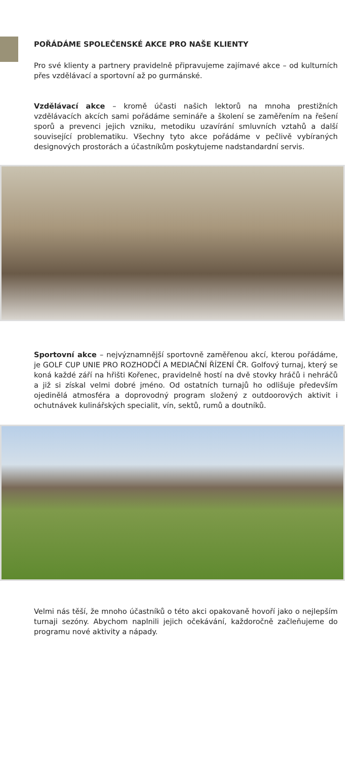POŘÁDÁME SPOLEČENSKÉ AKCE PRO NAŠE KLIENTY
Pro své klienty a partnery pravidelně připravujeme zajímavé akce – od kulturních přes vzdělávací a sportovní až po gurmánské.
Vzdělávací akce – kromě účasti našich lektorů na mnoha prestižních vzdělávacích akcích sami pořádáme semináře a školení se zaměřením na řešení sporů a prevenci jejich vzniku, metodiku uzavírání smluvních vztahů a další související problematiku. Všechny tyto akce pořádáme v pečlivě vybíraných designových prostorách a účastníkům poskytujeme nadstandardní servis.
Sportovní akce – nejvýznamnější sportovně zaměřenou akcí, kterou pořádáme, je GOLF CUP UNIE PRO ROZHODČÍ A MEDIAČNÍ ŘÍZENÍ ČR. Golfový turnaj, který se koná každé září na hřišti Kořenec, pravidelně hostí na dvě stovky hráčů i nehráčů a již si získal velmi dobré jméno. Od ostatních turnajů ho odlišuje především ojedinělá atmosféra a doprovodný program složený z outdoorových aktivit i ochutnávek kulinářských specialit, vín, sektů, rumů a doutníků.
Velmi nás těší, že mnoho účastníků o této akci opakovaně hovoří jako o nejlepším turnaji sezóny. Abychom naplnili jejich očekávání, každoročně začleňujeme do programu nové aktivity a nápady.